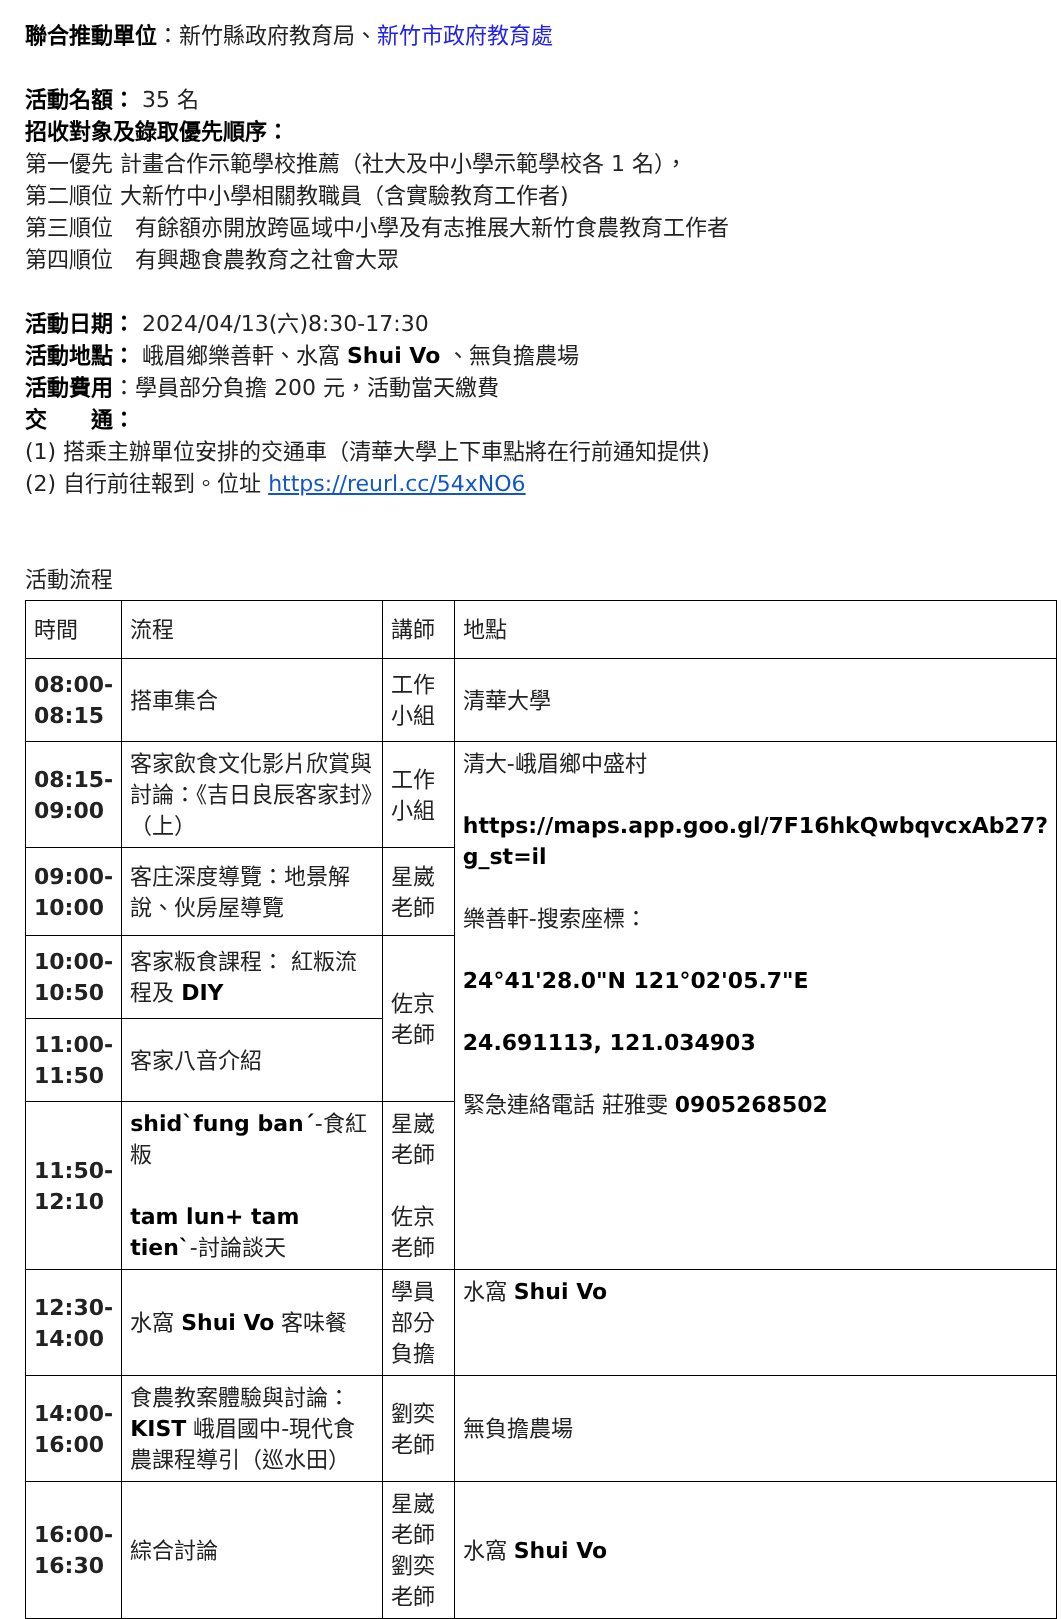聯合推動單位：新竹縣政府教育局、新竹市政府教育處
活動名額： 35 名
招收對象及錄取優先順序：
第一優先 計畫合作示範學校推薦（社大及中小學示範學校各 1 名），
第二順位 大新竹中小學相關教職員（含實驗教育工作者)
第三順位　有餘額亦開放跨區域中小學及有志推展大新竹食農教育工作者
第四順位　有興趣食農教育之社會大眾
活動日期： 2024/04/13(六)8:30-17:30
活動地點： 峨眉鄉樂善軒、水窩 Shui Vo 、無負擔農場
活動費用：學員部分負擔 200 元，活動當天繳費
交　　通：
(1) 搭乘主辦單位安排的交通車（清華大學上下車點將在行前通知提供)
(2) 自行前往報到。位址 https://reurl.cc/54xNO6
活動流程
| 時間 | 流程 | 講師 | 地點 |
| 08:00- 08:15 | 搭車集合 | 工作小組 | 清華大學 |
| 08:15- 09:00 | 客家飲食文化影片欣賞與討論：《吉日良辰客家封》（上） | 工作小組 | 清大-峨眉鄉中盛村 https://maps.app.goo.gl/7F16hkQwbqvcxAb27?g_st=il 樂善軒-搜索座標： 24°41'28.0"N 121°02'05.7"E 24.691113, 121.034903 緊急連絡電話 莊雅雯 0905268502 |
| 09:00- 10:00 | 客庄深度導覽：地景解說、伙房屋導覽 | 星崴老師 | |
| 10:00- 10:50 | 客家粄食課程： 紅粄流程及 DIY | 佐京老師 | |
| 11:00- 11:50 | 客家八音介紹 | | |
| 11:50- 12:10 | shid`fung ban´ -食紅粄 tam lun+ tam tien` -討論談天 | 星崴老師 佐京老師 | |
| 12:30- 14:00 | 水窩 Shui Vo 客味餐 | 學員部分負擔 | 水窩 Shui Vo |
| 14:00- 16:00 | 食農教案體驗與討論： KIST 峨眉國中-現代食農課程導引（巡水田） | 劉奕老師 | 無負擔農場 |
| 16:00- 16:30 | 綜合討論 | 星崴 老師 劉奕 老師 | 水窩 Shui Vo |